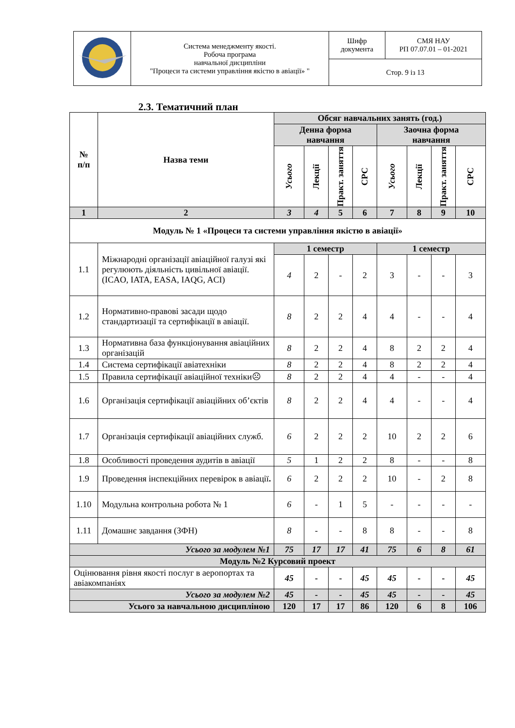| | Система менеджменту якості. Робоча програма навчальної дисципліни "Процеси та системи управління якістю в авіації» " | Шифр документа | СМЯ НАУ РП 07.07.01 – 01-2021 |
| | | Стор. 9 із 13 | |
2.3. Тематичний план
| № п/п | Назва теми | Обсяг навчальних занять (год.) | | | | | | | |
| --- | --- | --- | --- | --- | --- | --- | --- | --- | --- |
| | | Денна форма навчання | | | | Заочна форма навчання | | | |
| | | Усього | Лекції | Практ. заняття | СРС | Усього | Лекції | Практ. заняття | СРС |
| 1 | 2 | 3 | 4 | 5 | 6 | 7 | 8 | 9 | 10 |
| Модуль № 1 «Процеси та системи управління якістю в авіації» | | | | | | | | | |
| 1.1 | Міжнародні організації авіаційної галузі які регулюють діяльність цивільної авіації. (ICAO, IATA, EASA, IAQG, ACI) | 1 семестр | | | | 1 семестр | | | |
| | | 4 | 2 | - | 2 | 3 | - | - | 3 |
| 1.2 | Нормативно-правові засади щодо стандартизації та сертифікації в авіації. | 8 | 2 | 2 | 4 | 4 | - | - | 4 |
| 1.3 | Нормативна база функціонування авіаційних організацій | 8 | 2 | 2 | 4 | 8 | 2 | 2 | 4 |
| 1.4 | Система сертифікації авіатехніки | 8 | 2 | 2 | 4 | 8 | 2 | 2 | 4 |
| 1.5 | Правила сертифікації авіаційної техніки☹ | 8 | 2 | 2 | 4 | 4 | - | - | 4 |
| 1.6 | Організація сертифікації авіаційних об’єктів | 8 | 2 | 2 | 4 | 4 | - | - | 4 |
| 1.7 | Організація сертифікації авіаційних служб. | 6 | 2 | 2 | 2 | 10 | 2 | 2 | 6 |
| 1.8 | Особливості проведення аудитів в авіації | 5 | 1 | 2 | 2 | 8 | - | - | 8 |
| 1.9 | Проведення інспекційних перевірок в авіації . | 6 | 2 | 2 | 2 | 10 | - | 2 | 8 |
| 1.10 | Модульна контрольна робота № 1 | 6 | - | 1 | 5 | - | - | - | - |
| 1.11 | Домашнє завдання (ЗФН) | 8 | - | - | 8 | 8 | - | - | 8 |
| Усього за модулем №1 | | 75 | 17 | 17 | 41 | 75 | 6 | 8 | 61 |
| Модуль №2 Курсовий проект | | | | | | | | | |
| Оцінювання рівня якості послуг в аеропортах та авіакомпаніях | | 45 | - | - | 45 | 45 | - | - | 45 |
| Усього за модулем №2 | | 45 | - | - | 45 | 45 | - | - | 45 |
| Усього за навчальною дисципліною | | 120 | 17 | 17 | 86 | 120 | 6 | 8 | 106 |